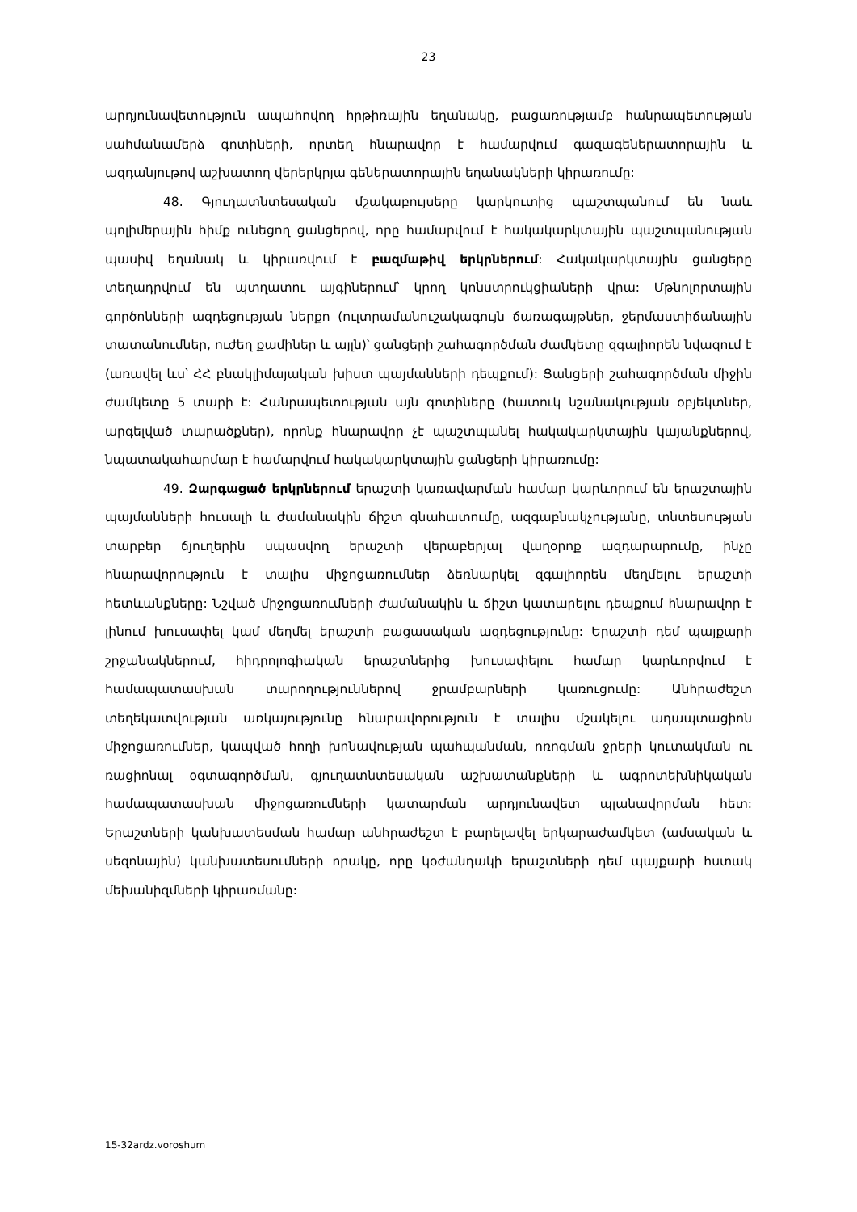23
արդյունավետություն ապահովող հրթիռային եղանակը, բացառությամբ հանրապետության սահմանամերձ գոտիների, որտեղ հնարավոր է համարվում գազագեներատորային և ազդանյութով աշխատող վերերկրյա գեներատորային եղանակների կիրառումը:
48. Գյուղատնտեսական մշակաբույսերը կարկուտից պաշտպանում են նաև պոլիմերային հիմք ունեցող ցանցերով, որը համարվում է հակակարկտային պաշտպանության պասիվ եղանակ և կիրառվում է բազմաթիվ երկրներում: Հակակարկտային ցանցերը տեղադրվում են պտղատու այգիներում՝ կրող կոնստրուկցիաների վրա: Մթնոլորտային գործոնների ազդեցության ներքո (ուլտրամանուշակագույն ճառագայթներ, ջերմաստիճանային տատանումներ, ուժեղ քամիներ և այլն)՝ ցանցերի շահագործման ժամկետը զգալիորեն նվազում է (առավել ևս՝ ՀՀ բնակլիմայական խիստ պայմանների դեպքում): Ցանցերի շահագործման միջին ժամկետը 5 տարի է: Հանրապետության այն գոտիները (հատուկ նշանակության օբյեկտներ, արգելված տարածքներ), որոնք հնարավոր չէ պաշտպանել հակակարկտային կայանքներով, նպատակահարմար է համարվում հակակարկտային ցանցերի կիրառումը:
49. Զարգացած երկրներում երաշտի կառավարման համար կարևորում են երաշտային պայմանների հուսալի և ժամանակին ճիշտ գնահատումը, ազգաբնակչությանը, տնտեսության տարբեր ճյուղերին սպասվող երաշտի վերաբերյալ վաղօրոք ազդարարումը, ինչը հնարավորություն է տալիս միջոցառումներ ձեռնարկել զգալիորեն մեղմելու երաշտի հետևանքները: Նշված միջոցառումների ժամանակին և ճիշտ կատարելու դեպքում հնարավոր է լինում խուսափել կամ մեղմել երաշտի բացասական ազդեցությունը: Երաշտի դեմ պայքարի շրջանակներում, հիդրոլոգիական երաշտներից խուսափելու համար կարևորվում է համապատասխան տարողություններով ջրամբարների կառուցումը: Անհրաժեշտ տեղեկատվության առկայությունը հնարավորություն է տալիս մշակելու ադապտացիոն միջոցառումներ, կապված հողի խոնավության պահպանման, ոռոգման ջրերի կուտակման ու ռացիոնալ օգտագործման, գյուղատնտեսական աշխատանքների և ագրոտեխնիկական համապատասխան միջոցառումների կատարման արդյունավետ պլանավորման հետ: Երաշտների կանխատեսման համար անհրաժեշտ է բարելավել երկարաժամկետ (ամսական և սեզոնային) կանխատեսումների որակը, որը կօժանդակի երաշտների դեմ պայքարի հստակ մեխանիզմների կիրառմանը:
15-32ardz.voroshum